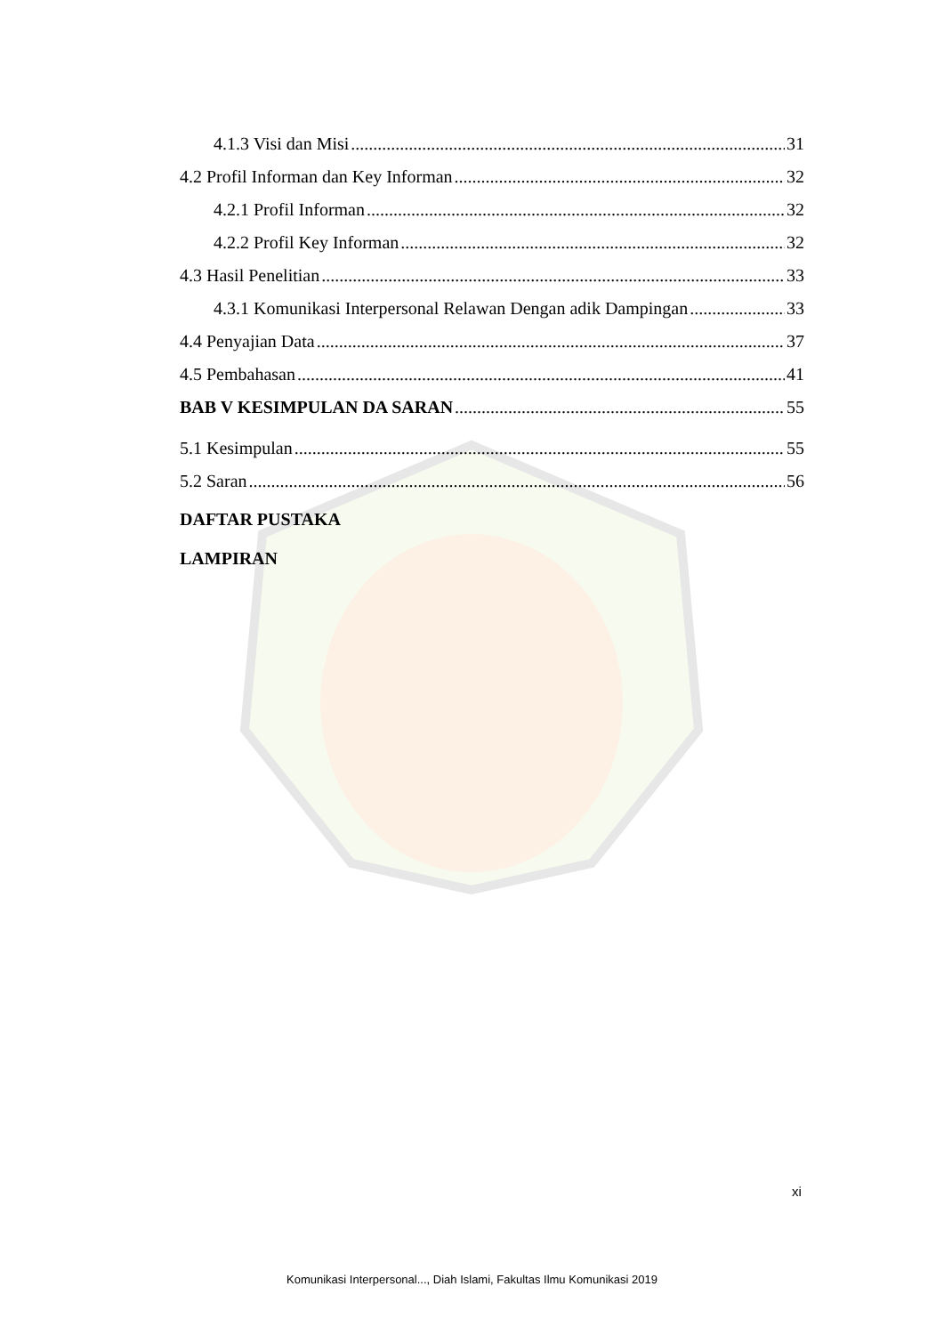4.1.3 Visi dan Misi 31
4.2 Profil Informan dan Key Informan 32
4.2.1 Profil Informan 32
4.2.2 Profil Key Informan 32
4.3 Hasil Penelitian 33
4.3.1 Komunikasi Interpersonal Relawan Dengan adik Dampingan 33
4.4 Penyajian Data 37
4.5 Pembahasan 41
BAB V KESIMPULAN DA SARAN 55
5.1 Kesimpulan 55
5.2 Saran 56
DAFTAR PUSTAKA
LAMPIRAN
xi
Komunikasi Interpersonal..., Diah Islami, Fakultas Ilmu Komunikasi 2019